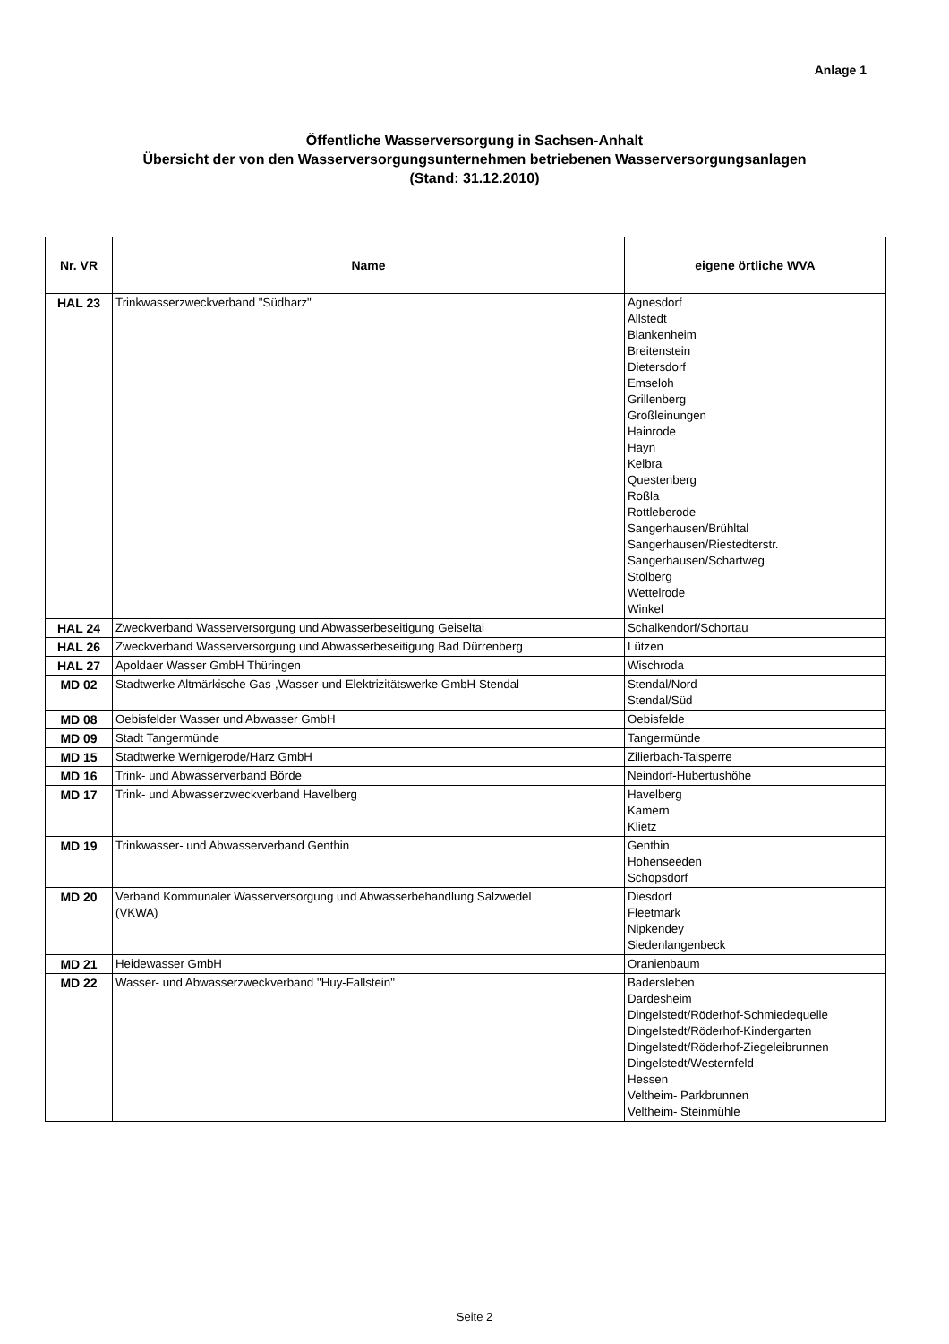Anlage 1
Öffentliche Wasserversorgung in Sachsen-Anhalt
Übersicht der von den Wasserversorgungsunternehmen betriebenen Wasserversorgungsanlagen
(Stand: 31.12.2010)
| Nr. VR | Name | eigene örtliche WVA |
| --- | --- | --- |
| HAL 23 | Trinkwasserzweckverband "Südharz" | Agnesdorf Allstedt Blankenheim Breitenstein Dietersdorf Emseloh Grillenberg Großleinungen Hainrode Hayn Kelbra Questenberg Roßla Rottleberode Sangerhausen/Brühltal Sangerhausen/Riestedterstr. Sangerhausen/Schartweg Stolberg Wettelrode Winkel |
| HAL 24 | Zweckverband Wasserversorgung und Abwasserbeseitigung Geiseltal | Schalkendorf/Schortau |
| HAL 26 | Zweckverband Wasserversorgung und Abwasserbeseitigung Bad Dürrenberg | Lützen |
| HAL 27 | Apoldaer Wasser GmbH Thüringen | Wischroda |
| MD 02 | Stadtwerke Altmärkische Gas-,Wasser-und Elektrizitätswerke GmbH Stendal | Stendal/Nord Stendal/Süd |
| MD 08 | Oebisfelder Wasser und Abwasser GmbH | Oebisfelde |
| MD 09 | Stadt Tangermünde | Tangermünde |
| MD 15 | Stadtwerke Wernigerode/Harz GmbH | Zilierbach-Talsperre |
| MD 16 | Trink- und Abwasserverband Börde | Neindorf-Hubertushöhe |
| MD 17 | Trink- und Abwasserzweckverband Havelberg | Havelberg Kamern Klietz |
| MD 19 | Trinkwasser- und Abwasserverband Genthin | Genthin Hohenseeden Schopsdorf |
| MD 20 | Verband Kommunaler Wasserversorgung und Abwasserbehandlung Salzwedel (VKWA) | Diesdorf Fleetmark Nipkendey Siedenlangenbeck |
| MD 21 | Heidewasser GmbH | Oranienbaum |
| MD 22 | Wasser- und Abwasserzweckverband "Huy-Fallstein" | Badersleben Dardesheim Dingelstedt/Röderhof-Schmiedequelle Dingelstedt/Röderhof-Kindergarten Dingelstedt/Röderhof-Ziegeleibrunnen Dingelstedt/Westernfeld Hessen Veltheim- Parkbrunnen Veltheim- Steinmühle |
Seite 2